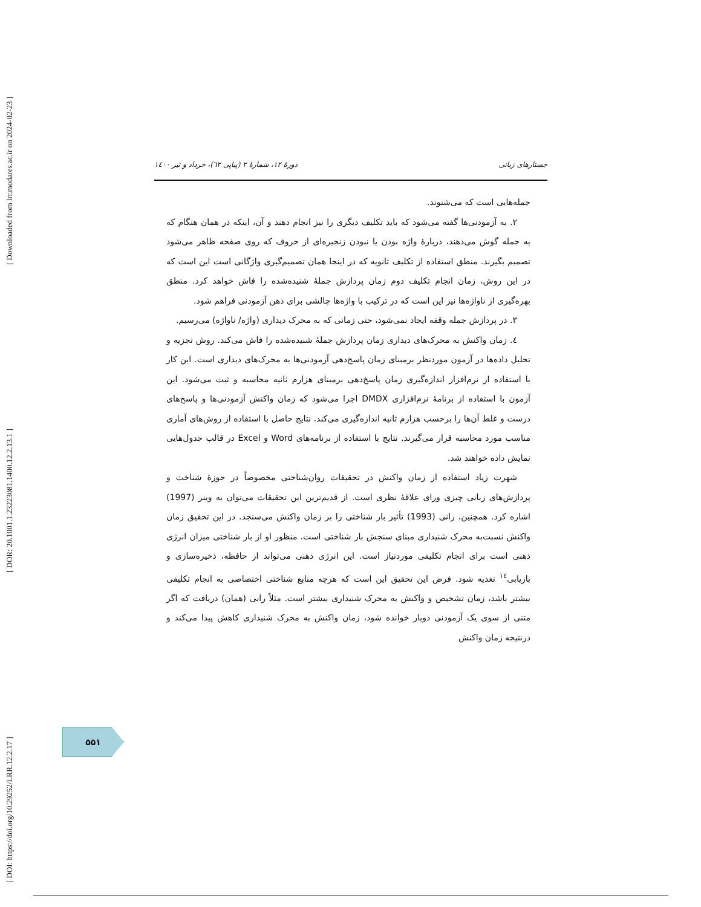[ DOI: https://doi.org/10.29252/LRR.12.2.17 ] [ DOR: 20.1001.1.23223081.1400.12.2.13.1 ] [ Downloaded from lrr.modares.ac.ir on 2024-02-23 ]
جستارهای زبانی دورهٔ ۱۲، شمارهٔ ۲ (پیاپی ٦٢)، خرداد و تیر ۱٤۰۰
جمله‌هایی است که می‌شنوند.
۲. به آزمودنی‌ها گفته می‌شود که باید تکلیف دیگری را نیز انجام دهند و آن، اینکه در همان هنگام که به جمله گوش می‌دهند، دربارهٔ واژه بودن یا نبودن زنجیره‌ای از حروف که روی صفحه ظاهر می‌شود تصمیم بگیرند. منطق استفاده از تکلیف ثانویه که در اینجا همان تصمیم‌گیری واژگانی است این است که در این روش، زمان انجام تکلیف دوم زمان پردازش جملهٔ شنیده‌شده را فاش خواهد کرد. منطق بهره‌گیری از ناواژه‌ها نیز این است که در ترکیب با واژه‌ها چالشی برای ذهن آزمودنی فراهم شود.
۳. در پردازش جمله وقفه ایجاد نمی‌شود، حتی زمانی که به محرک دیداری (واژه/ ناواژه) می‌رسیم.
٤. زمان واکنش به محرک‌های دیداری زمان پردازش جملهٔ شنیده‌شده را فاش می‌کند. روش تجزیه و تحلیل داده‌ها در آزمون موردنظر برمبنای زمان پاسخ‌دهی آزمودنی‌ها به محرک‌های دیداری است. این کار با استفاده از نرم‌افزار اندازه‌گیری زمان پاسخ‌دهی برمبنای هزارم ثانیه محاسبه و ثبت می‌شود. این آزمون با استفاده از برنامهٔ نرم‌افزاری DMDX اجرا می‌شود که زمان واکنش آزمودنی‌ها و پاسخ‌های درست و غلط آن‌ها را برحسب هزارم ثانیه اندازه‌گیری می‌کند. نتایج حاصل با استفاده از روش‌های آماری مناسب مورد محاسبه قرار می‌گیرند. نتایج با استفاده از برنامه‌های Word و Excel در قالب جدول‌هایی نمایش داده خواهند شد.
شهرت زیاد استفاده از زمان واکنش در تحقیقات روان‌شناختی مخصوصاً در حوزهٔ شناخت و پردازش‌های زبانی چیزی ورای علاقهٔ نظری است. از قدیم‌ترین این تحقیقات می‌توان به وینر (1997) اشاره کرد. همچنین، رانی (1993) تأثیر بار شناختی را بر زمان واکنش می‌سنجد. در این تحقیق زمان واکنش نسبت‌به محرک شنیداری مبنای سنجش بار شناختی است. منظور او از بار شناختی میزان انرژی ذهنی است برای انجام تکلیفی موردنیاز است. این انرژی ذهنی می‌تواند از حافظه، ذخیره‌سازی و بازیابی<sup>١٤</sup> تغذیه شود. فرض این تحقیق این است که هرچه منابع شناختی اختصاصی به انجام تکلیفی بیشتر باشد، زمان تشخیص و واکنش به محرک شنیداری بیشتر است. مثلاً رانی (همان) دریافت که اگر متنی از سوی یک آزمودنی دوبار خوانده شود، زمان واکنش به محرک شنیداری کاهش پیدا می‌کند و درنتیجه زمان واکنش
۵۵۱